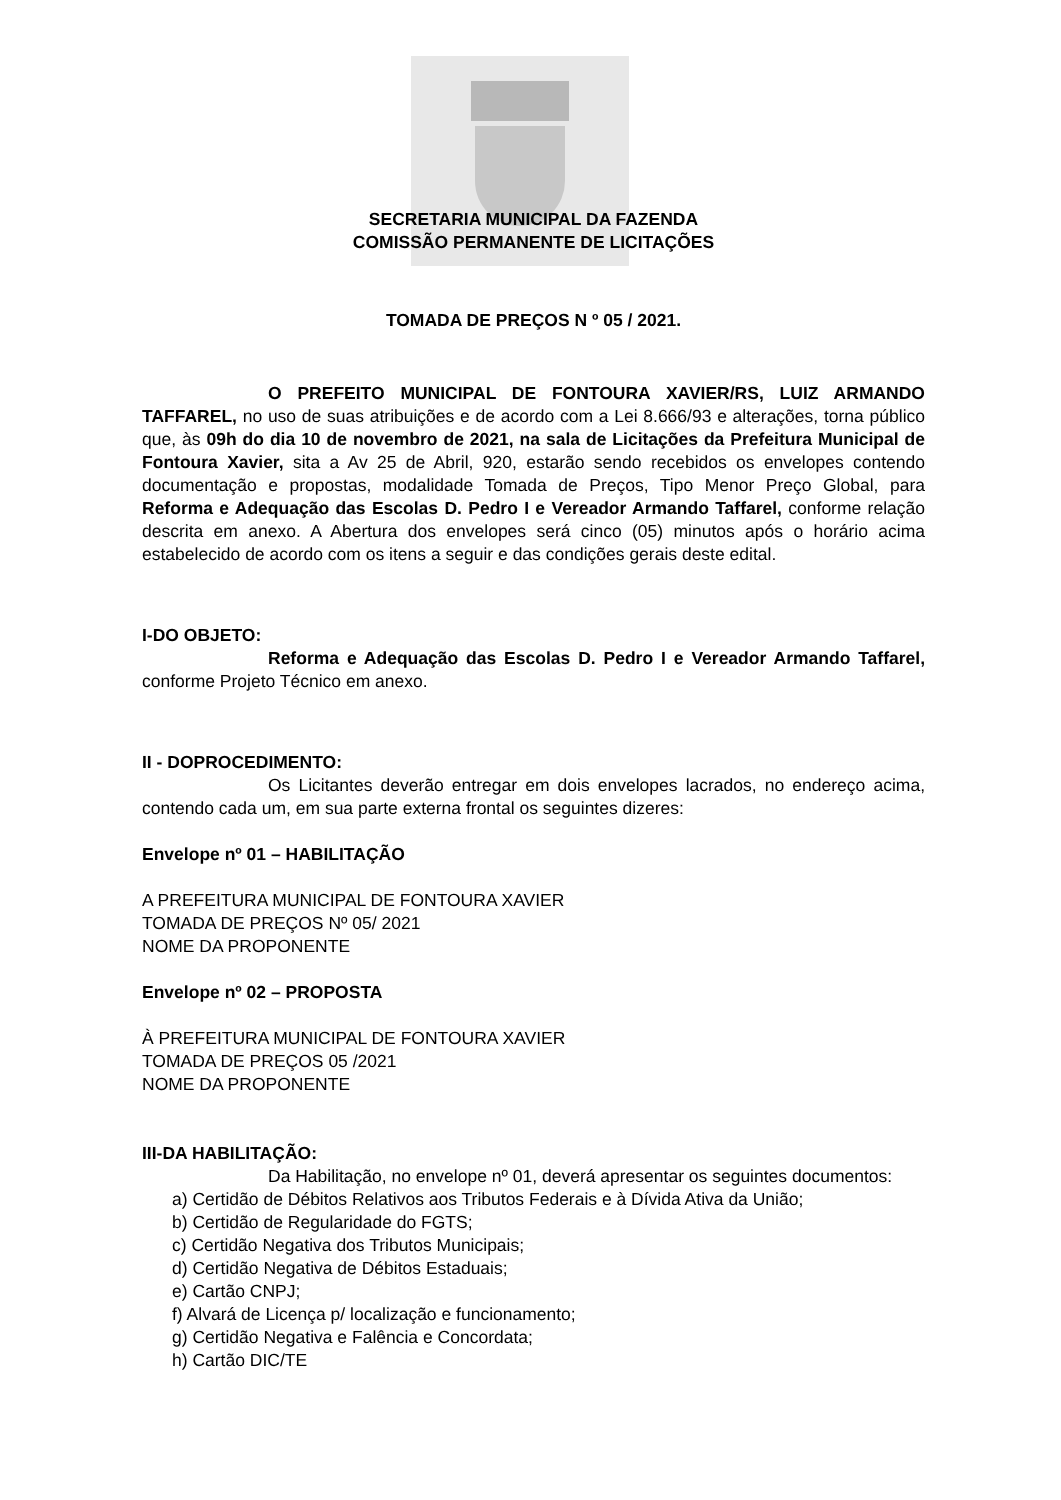SECRETARIA MUNICIPAL DA FAZENDA
COMISSÃO PERMANENTE DE LICITAÇÕES
TOMADA DE PREÇOS N º 05 / 2021.
O PREFEITO MUNICIPAL DE FONTOURA XAVIER/RS, LUIZ ARMANDO TAFFAREL, no uso de suas atribuições e de acordo com a Lei 8.666/93 e alterações, torna público que, às 09h do dia 10 de novembro de 2021, na sala de Licitações da Prefeitura Municipal de Fontoura Xavier, sita a Av 25 de Abril, 920, estarão sendo recebidos os envelopes contendo documentação e propostas, modalidade Tomada de Preços, Tipo Menor Preço Global, para Reforma e Adequação das Escolas D. Pedro I e Vereador Armando Taffarel, conforme relação descrita em anexo. A Abertura dos envelopes será cinco (05) minutos após o horário acima estabelecido de acordo com os itens a seguir e das condições gerais deste edital.
I-DO OBJETO:
Reforma e Adequação das Escolas D. Pedro I e Vereador Armando Taffarel, conforme Projeto Técnico em anexo.
II - DOPROCEDIMENTO:
Os Licitantes deverão entregar em dois envelopes lacrados, no endereço acima, contendo cada um, em sua parte externa frontal os seguintes dizeres:
Envelope nº 01 – HABILITAÇÃO
A PREFEITURA MUNICIPAL DE FONTOURA XAVIER
TOMADA DE PREÇOS Nº 05/ 2021
NOME DA PROPONENTE
Envelope nº 02 – PROPOSTA
À PREFEITURA MUNICIPAL DE FONTOURA XAVIER
TOMADA DE PREÇOS 05 /2021
NOME DA PROPONENTE
III-DA HABILITAÇÃO:
Da Habilitação, no envelope nº 01, deverá apresentar os seguintes documentos:
a) Certidão de Débitos Relativos aos Tributos Federais e à Dívida Ativa da União;
b) Certidão de Regularidade do FGTS;
c) Certidão Negativa dos Tributos Municipais;
d) Certidão Negativa de Débitos Estaduais;
e) Cartão CNPJ;
f) Alvará de Licença p/ localização e funcionamento;
g) Certidão Negativa e Falência e Concordata;
h) Cartão DIC/TE